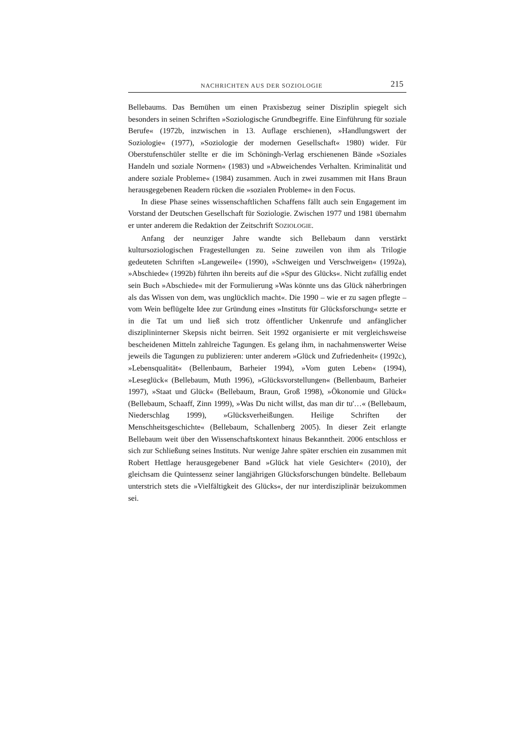NACHRICHTEN AUS DER SOZIOLOGIE 215
Bellebaums. Das Bemühen um einen Praxisbezug seiner Disziplin spiegelt sich besonders in seinen Schriften »Soziologische Grundbegriffe. Eine Einführung für soziale Berufe« (1972b, inzwischen in 13. Auflage erschienen), »Handlungswert der Soziologie« (1977), »Soziologie der modernen Gesellschaft« 1980) wider. Für Oberstufenschüler stellte er die im Schöningh-Verlag erschienenen Bände »Soziales Handeln und soziale Normen« (1983) und »Abweichendes Verhalten. Kriminalität und andere soziale Probleme« (1984) zusammen. Auch in zwei zusammen mit Hans Braun herausgegebenen Readern rücken die »sozialen Probleme« in den Focus.
In diese Phase seines wissenschaftlichen Schaffens fällt auch sein Engagement im Vorstand der Deutschen Gesellschaft für Soziologie. Zwischen 1977 und 1981 übernahm er unter anderem die Redaktion der Zeitschrift SOZIOLOGIE.
Anfang der neunziger Jahre wandte sich Bellebaum dann verstärkt kultursoziologischen Fragestellungen zu. Seine zuweilen von ihm als Trilogie gedeuteten Schriften »Langeweile« (1990), »Schweigen und Verschweigen« (1992a), »Abschiede« (1992b) führten ihn bereits auf die »Spur des Glücks«. Nicht zufällig endet sein Buch »Abschiede« mit der Formulierung »Was könnte uns das Glück näherbringen als das Wissen von dem, was unglücklich macht«. Die 1990 – wie er zu sagen pflegte – vom Wein beflügelte Idee zur Gründung eines »Instituts für Glücksforschung« setzte er in die Tat um und ließ sich trotz öffentlicher Unkenrufe und anfänglicher disziplininterner Skepsis nicht beirren. Seit 1992 organisierte er mit vergleichsweise bescheidenen Mitteln zahlreiche Tagungen. Es gelang ihm, in nachahmenswerter Weise jeweils die Tagungen zu publizieren: unter anderem »Glück und Zufriedenheit« (1992c), »Lebensqualität« (Bellenbaum, Barheier 1994), »Vom guten Leben« (1994), »Leseglück« (Bellebaum, Muth 1996), »Glücksvorstellungen« (Bellenbaum, Barheier 1997), »Staat und Glück« (Bellebaum, Braun, Groß 1998), »Ökonomie und Glück« (Bellebaum, Schaaff, Zinn 1999), »Was Du nicht willst, das man dir tu'…« (Bellebaum, Niederschlag 1999), »Glücksverheißungen. Heilige Schriften der Menschheitsgeschichte« (Bellebaum, Schallenberg 2005). In dieser Zeit erlangte Bellebaum weit über den Wissenschaftskontext hinaus Bekanntheit. 2006 entschloss er sich zur Schließung seines Instituts. Nur wenige Jahre später erschien ein zusammen mit Robert Hettlage herausgegebener Band »Glück hat viele Gesichter« (2010), der gleichsam die Quintessenz seiner langjährigen Glücksforschungen bündelte. Bellebaum unterstrich stets die »Vielfältigkeit des Glücks«, der nur interdisziplinär beizukommen sei.